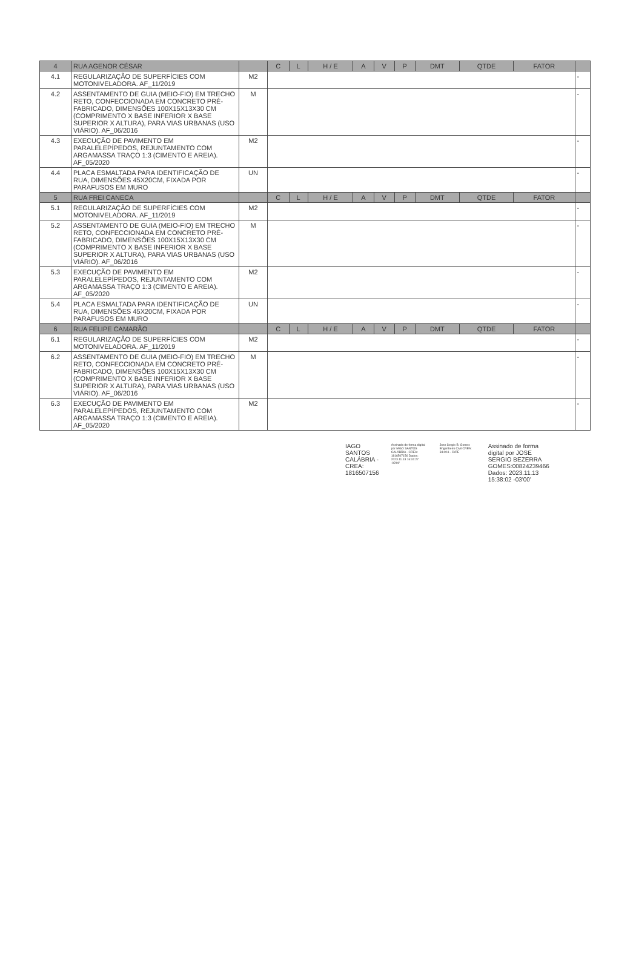| 4 | RUA AGENOR CÉSAR | | C | L | H / E | A | V | P | DMT | QTDE | FATOR | |
| --- | --- | --- | --- | --- | --- | --- | --- | --- | --- | --- | --- | --- |
| 4.1 | REGULARIZAÇÃO DE SUPERFÍCIES COM MOTONIVELADORA. AF_11/2019 | M2 | | | | | | | | | | - |
| 4.2 | ASSENTAMENTO DE GUIA (MEIO-FIO) EM TRECHO RETO, CONFECCIONADA EM CONCRETO PRÉ-FABRICADO, DIMENSÕES 100X15X13X30 CM (COMPRIMENTO X BASE INFERIOR X BASE SUPERIOR X ALTURA), PARA VIAS URBANAS (USO VIÁRIO). AF_06/2016 | M | | | | | | | | | | - |
| 4.3 | EXECUÇÃO DE PAVIMENTO EM PARALELEPÍPEDOS, REJUNTAMENTO COM ARGAMASSA TRAÇO 1:3 (CIMENTO E AREIA). AF_05/2020 | M2 | | | | | | | | | | - |
| 4.4 | PLACA ESMALTADA PARA IDENTIFICAÇÃO DE RUA, DIMENSÕES 45X20CM, FIXADA POR PARAFUSOS EM MURO | UN | | | | | | | | | | - |
| 5 | RUA FREI CANECA | | C | L | H / E | A | V | P | DMT | QTDE | FATOR | |
| 5.1 | REGULARIZAÇÃO DE SUPERFÍCIES COM MOTONIVELADORA. AF_11/2019 | M2 | | | | | | | | | | - |
| 5.2 | ASSENTAMENTO DE GUIA (MEIO-FIO) EM TRECHO RETO, CONFECCIONADA EM CONCRETO PRÉ-FABRICADO, DIMENSÕES 100X15X13X30 CM (COMPRIMENTO X BASE INFERIOR X BASE SUPERIOR X ALTURA), PARA VIAS URBANAS (USO VIÁRIO). AF_06/2016 | M | | | | | | | | | | - |
| 5.3 | EXECUÇÃO DE PAVIMENTO EM PARALELEPÍPEDOS, REJUNTAMENTO COM ARGAMASSA TRAÇO 1:3 (CIMENTO E AREIA). AF_05/2020 | M2 | | | | | | | | | | - |
| 5.4 | PLACA ESMALTADA PARA IDENTIFICAÇÃO DE RUA, DIMENSÕES 45X20CM, FIXADA POR PARAFUSOS EM MURO | UN | | | | | | | | | | - |
| 6 | RUA FELIPE CAMARÃO | | C | L | H / E | A | V | P | DMT | QTDE | FATOR | |
| 6.1 | REGULARIZAÇÃO DE SUPERFÍCIES COM MOTONIVELADORA. AF_11/2019 | M2 | | | | | | | | | | - |
| 6.2 | ASSENTAMENTO DE GUIA (MEIO-FIO) EM TRECHO RETO, CONFECCIONADA EM CONCRETO PRÉ-FABRICADO, DIMENSÕES 100X15X13X30 CM (COMPRIMENTO X BASE INFERIOR X BASE SUPERIOR X ALTURA), PARA VIAS URBANAS (USO VIÁRIO). AF_06/2016 | M | | | | | | | | | | - |
| 6.3 | EXECUÇÃO DE PAVIMENTO EM PARALELEPÍPEDOS, REJUNTAMENTO COM ARGAMASSA TRAÇO 1:3 (CIMENTO E AREIA). AF_05/2020 | M2 | | | | | | | | | | - |
IAGO
SANTOS
CALÁBRIA -
CREA:
1816507156
Assinado de forma digital por IAGO SANTOS CALÁBRIA - CREA: 1816507156 Dados: 2023.11.13 16:31:27 -03'00'
Jose Sergio B. Gomes Engenheiro Civil CREA: 34.004 – D/PE
Assinado de forma
digital por JOSE
SERGIO BEZERRA
GOMES:00824239466
Dados: 2023.11.13
15:38:02 -03'00'